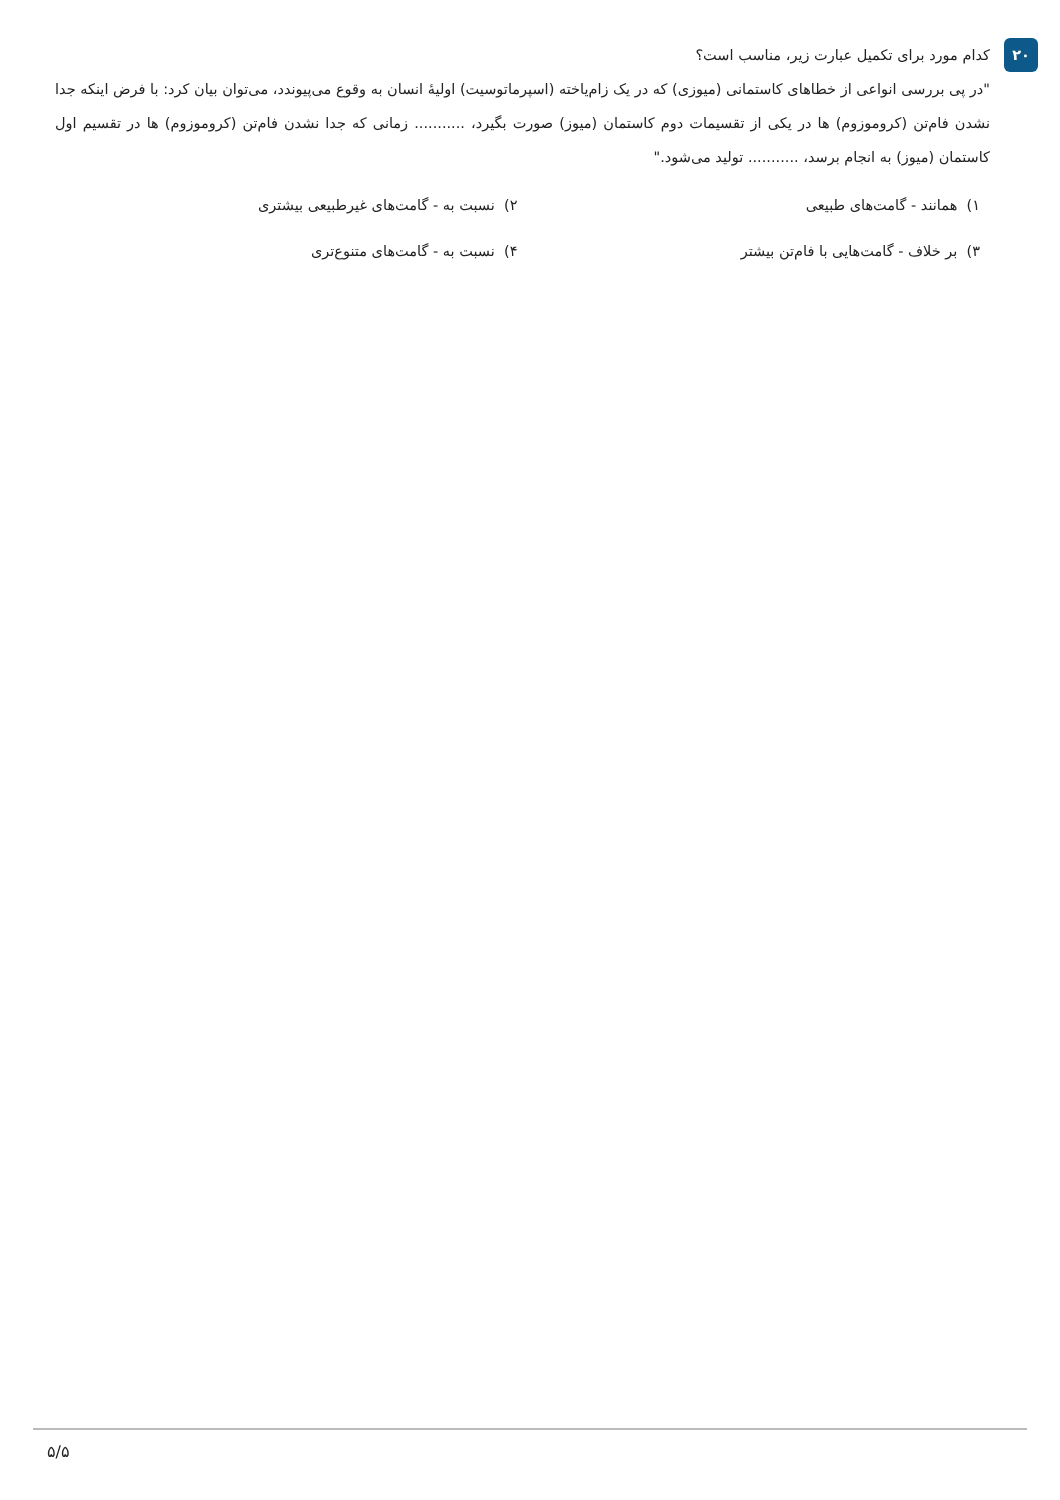۲۰
کدام مورد برای تکمیل عبارت زیر، مناسب است؟
"در پی بررسی انواعی از خطاهای کاستمانی (میوزی) که در یک زام‌یاخته (اسپرماتوسیت) اولیهٔ انسان به وقوع می‌پیوندد، می‌توان بیان کرد: با فرض اینکه جدا نشدن فام‌تن (کروموزوم) ها در یکی از تقسیمات دوم کاستمان (میوز) صورت بگیرد، ........... زمانی که جدا نشدن فام‌تن (کروموزوم) ها در تقسیم اول کاستمان (میوز) به انجام برسد، ........... تولید می‌شود."
۱) همانند - گامت‌های طبیعی
۲) نسبت به - گامت‌های غیرطبیعی بیشتری
۳) بر خلاف - گامت‌هایی با فام‌تن بیشتر
۴) نسبت به - گامت‌های متنوع‌تری
۵/۵